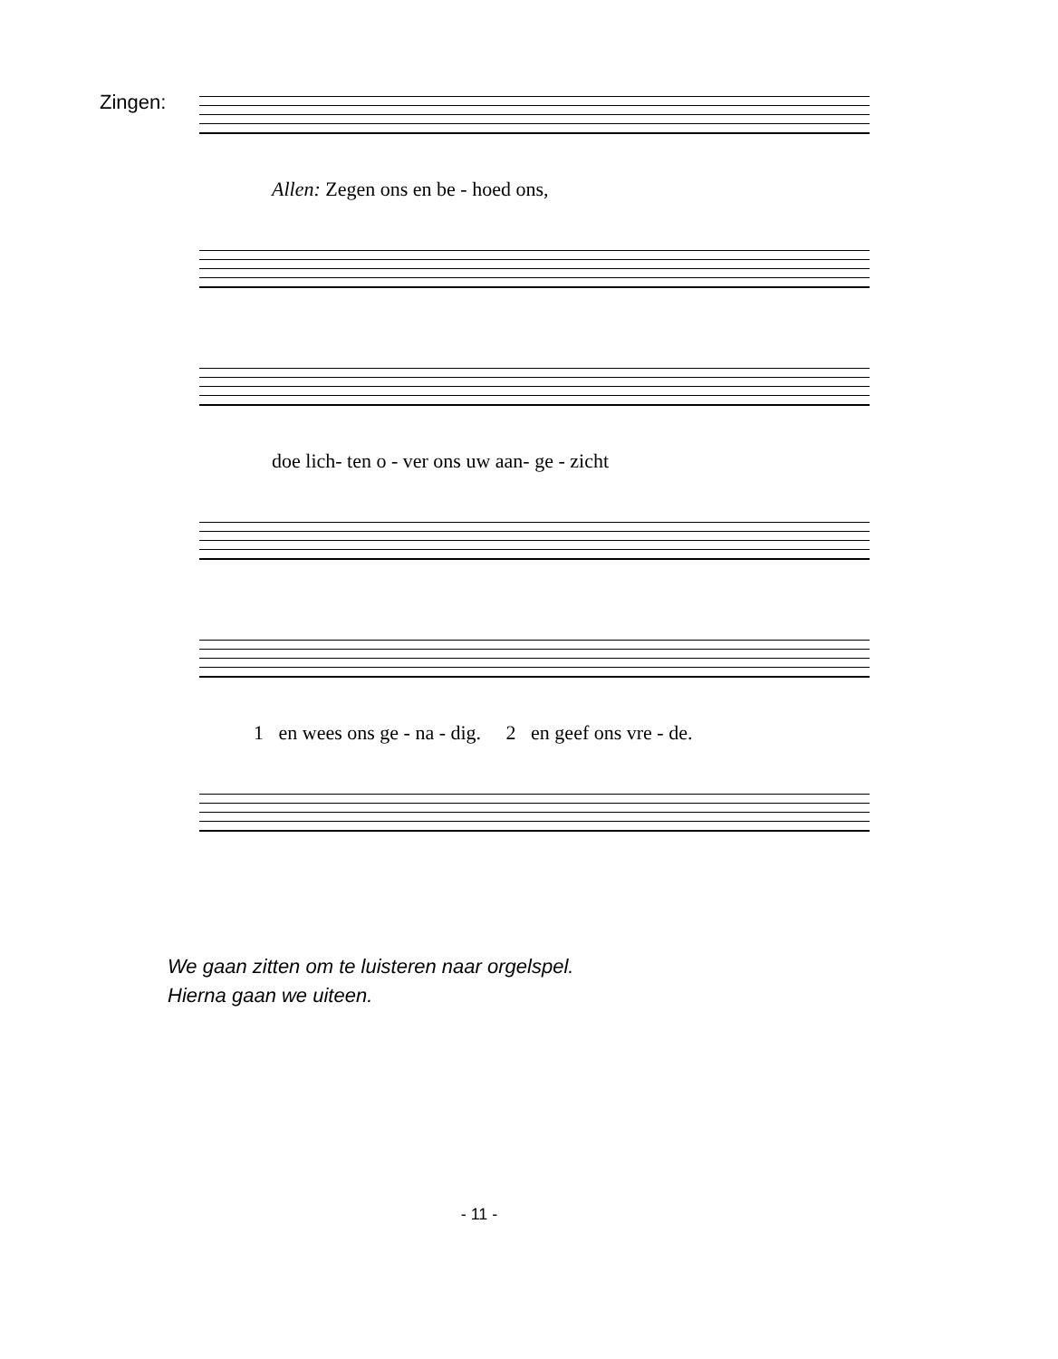Zingen:
Allen: Zegen ons en be - hoed ons,
doe lich- ten o - ver ons uw aan- ge - zicht
1 en wees ons ge - na - dig. 2 en geef ons vre - de.
We gaan zitten om te luisteren naar orgelspel.
Hierna gaan we uiteen.
- 11 -